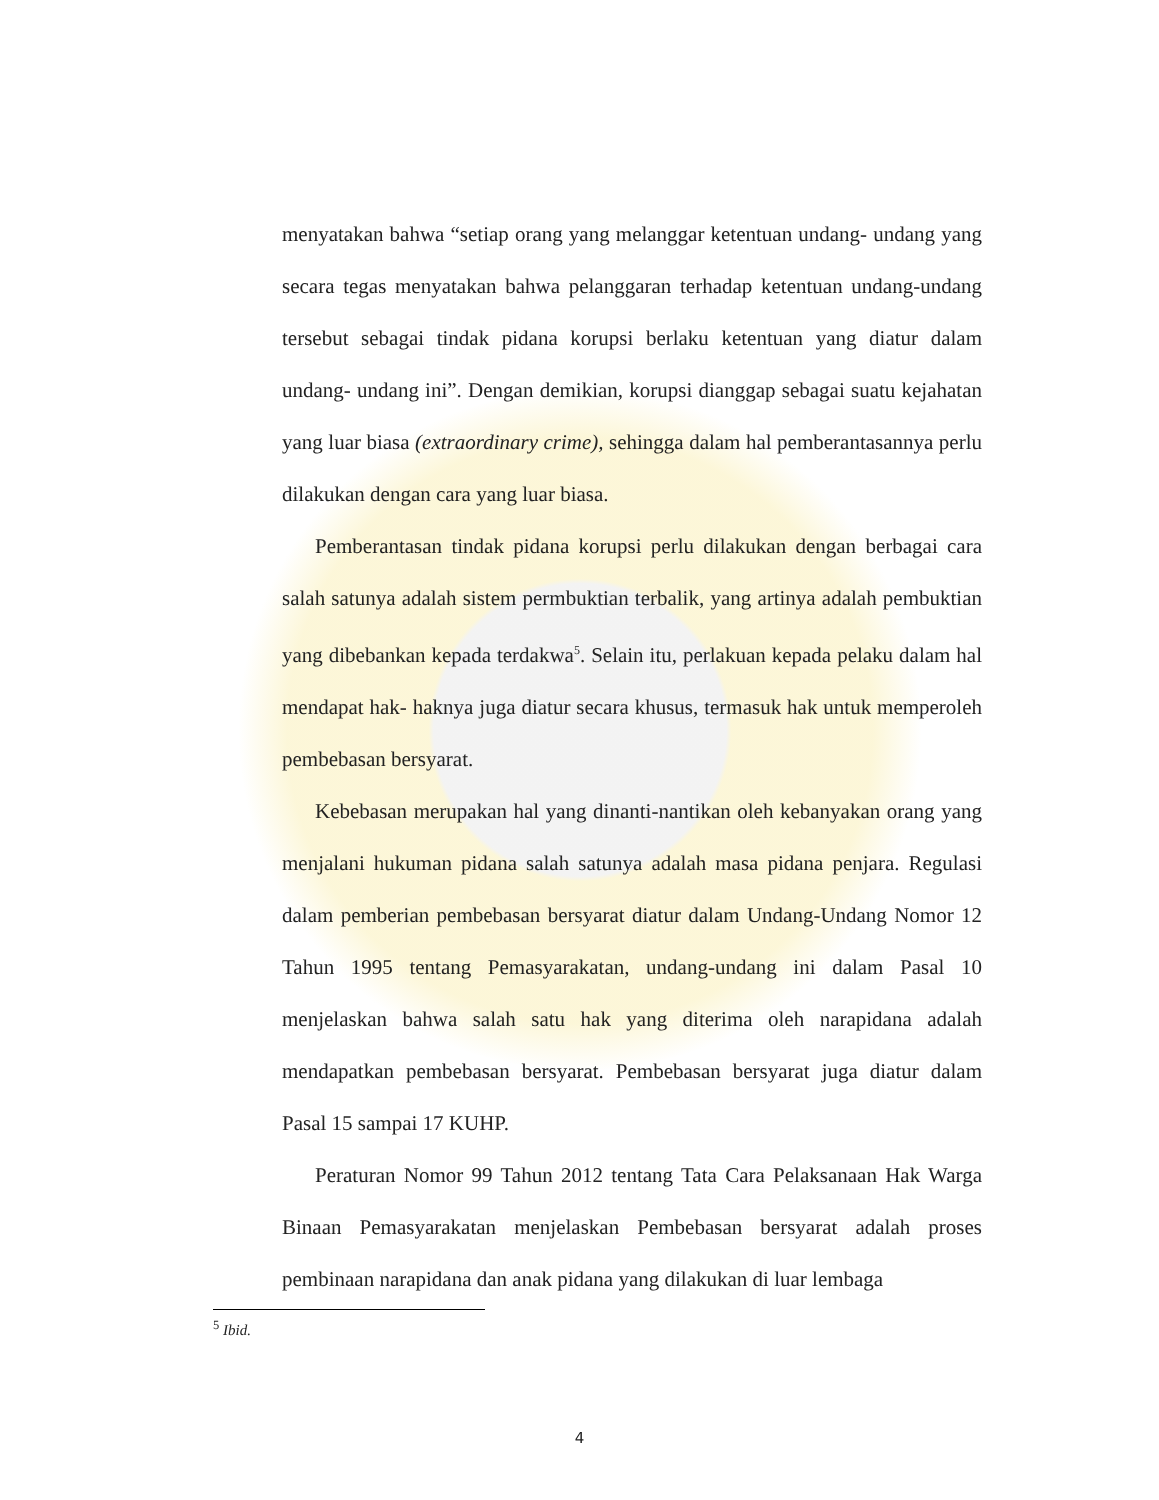menyatakan bahwa “setiap orang yang melanggar ketentuan undang- undang yang secara tegas menyatakan bahwa pelanggaran terhadap ketentuan undang-undang tersebut sebagai tindak pidana korupsi berlaku ketentuan yang diatur dalam undang- undang ini”. Dengan demikian, korupsi dianggap sebagai suatu kejahatan yang luar biasa (extraordinary crime), sehingga dalam hal pemberantasannya perlu dilakukan dengan cara yang luar biasa.
Pemberantasan tindak pidana korupsi perlu dilakukan dengan berbagai cara salah satunya adalah sistem permbuktian terbalik, yang artinya adalah pembuktian yang dibebankan kepada terdakwa<sup>5</sup>. Selain itu, perlakuan kepada pelaku dalam hal mendapat hak- haknya juga diatur secara khusus, termasuk hak untuk memperoleh pembebasan bersyarat.
Kebebasan merupakan hal yang dinanti-nantikan oleh kebanyakan orang yang menjalani hukuman pidana salah satunya adalah masa pidana penjara. Regulasi dalam pemberian pembebasan bersyarat diatur dalam Undang-Undang Nomor 12 Tahun 1995 tentang Pemasyarakatan, undang-undang ini dalam Pasal 10 menjelaskan bahwa salah satu hak yang diterima oleh narapidana adalah mendapatkan pembebasan bersyarat. Pembebasan bersyarat juga diatur dalam Pasal 15 sampai 17 KUHP.
Peraturan Nomor 99 Tahun 2012 tentang Tata Cara Pelaksanaan Hak Warga Binaan Pemasyarakatan menjelaskan Pembebasan bersyarat adalah proses pembinaan narapidana dan anak pidana yang dilakukan di luar lembaga
<sup>5</sup> Ibid.
4